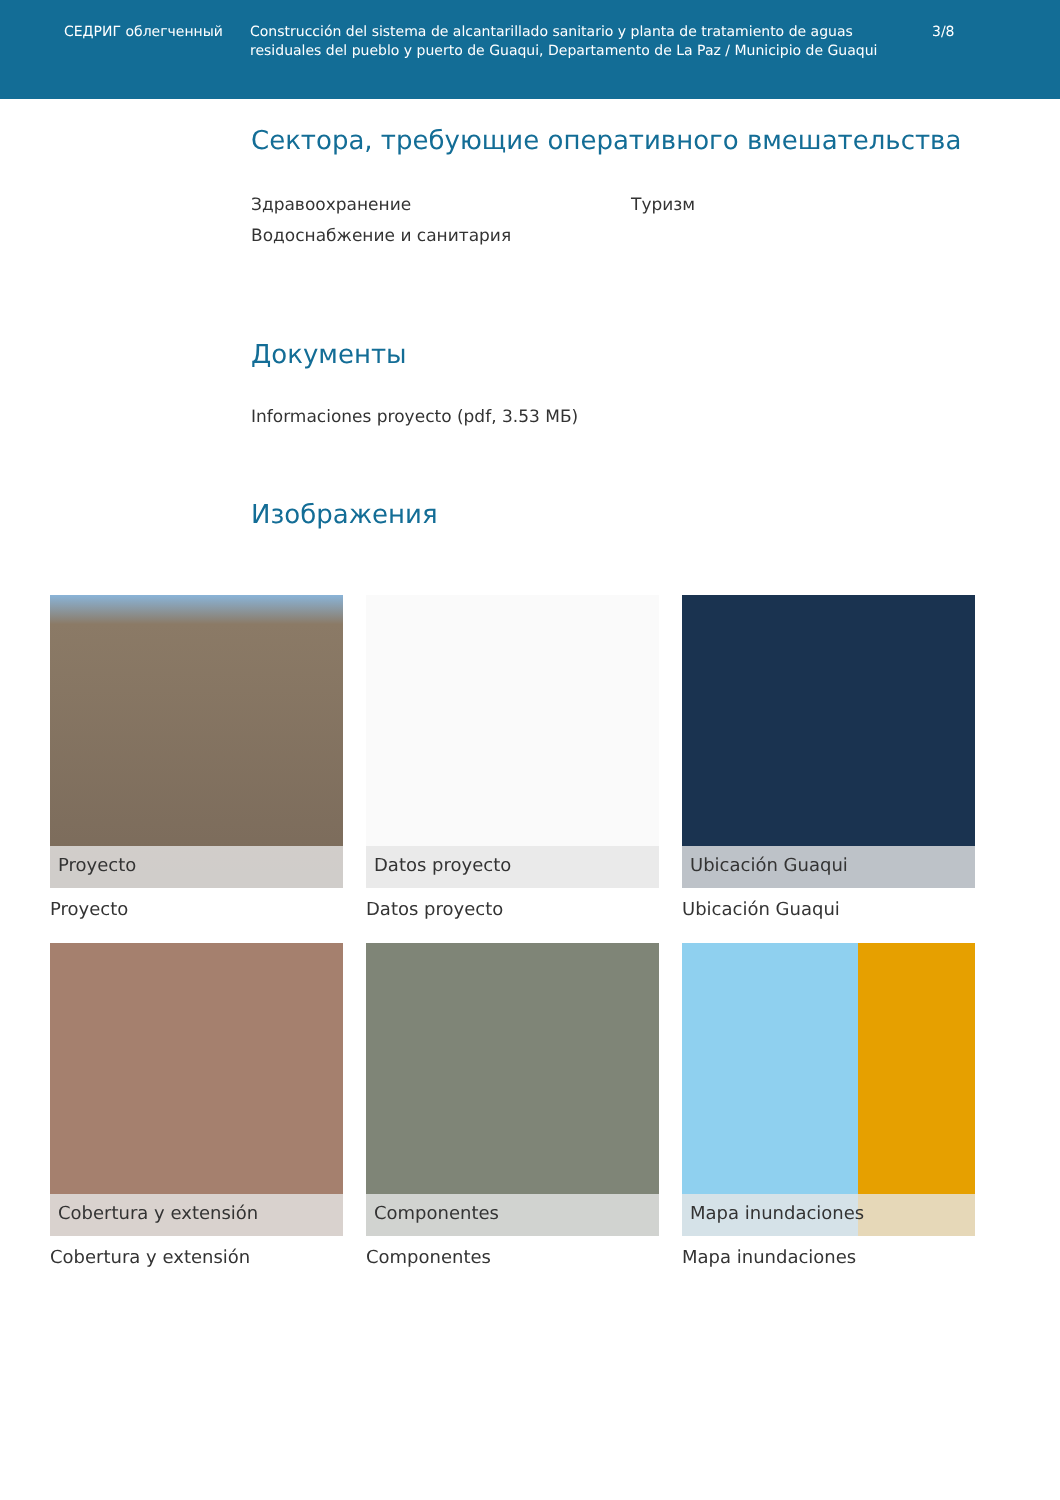СЕДРИГ облегченный Construcción del sistema de alcantarillado sanitario y planta de tratamiento de aguas residuales del pueblo y puerto de Guaqui, Departamento de La Paz / Municipio de Guaqui
3/8
Сектора, требующие оперативного вмешательства
Здравоохранение
Водоснабжение и санитария
Туризм
Документы
Informaciones proyecto (pdf, 3.53 МБ)
Изображения
Proyecto
Proyecto
Datos proyecto
Datos proyecto
Ubicación Guaqui
Ubicación Guaqui
Cobertura y extensión
Cobertura y extensión
Componentes
Componentes
Mapa inundaciones
Mapa inundaciones